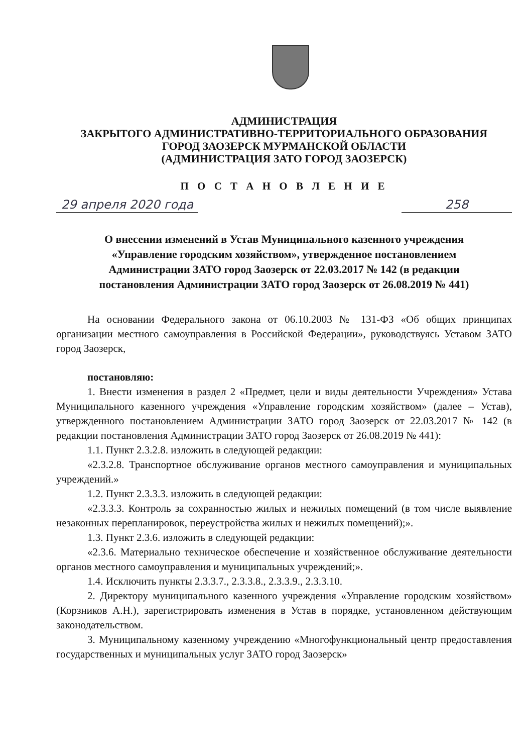АДМИНИСТРАЦИЯ
ЗАКРЫТОГО АДМИНИСТРАТИВНО-ТЕРРИТОРИАЛЬНОГО ОБРАЗОВАНИЯ
ГОРОД ЗАОЗЕРСК МУРМАНСКОЙ ОБЛАСТИ
(АДМИНИСТРАЦИЯ ЗАТО ГОРОД ЗАОЗЕРСК)
П О С Т А Н О В Л Е Н И Е
29 апреля 2020 года 258
О внесении изменений в Устав Муниципального казенного учреждения «Управление городским хозяйством», утвержденное постановлением Администрации ЗАТО город Заозерск от 22.03.2017 № 142 (в редакции постановления Администрации ЗАТО город Заозерск от 26.08.2019 № 441)
На основании Федерального закона от 06.10.2003 № 131-ФЗ «Об общих принципах организации местного самоуправления в Российской Федерации», руководствуясь Уставом ЗАТО город Заозерск,
постановляю:
1. Внести изменения в раздел 2 «Предмет, цели и виды деятельности Учреждения» Устава Муниципального казенного учреждения «Управление городским хозяйством» (далее – Устав), утвержденного постановлением Администрации ЗАТО город Заозерск от 22.03.2017 № 142 (в редакции постановления Администрации ЗАТО город Заозерск от 26.08.2019 № 441):
1.1. Пункт 2.3.2.8. изложить в следующей редакции:
«2.3.2.8. Транспортное обслуживание органов местного самоуправления и муниципальных учреждений.»
1.2. Пункт 2.3.3.3. изложить в следующей редакции:
«2.3.3.3. Контроль за сохранностью жилых и нежилых помещений (в том числе выявление незаконных перепланировок, переустройства жилых и нежилых помещений);».
1.3. Пункт 2.3.6. изложить в следующей редакции:
«2.3.6. Материально техническое обеспечение и хозяйственное обслуживание деятельности органов местного самоуправления и муниципальных учреждений;».
1.4. Исключить пункты 2.3.3.7., 2.3.3.8., 2.3.3.9., 2.3.3.10.
2. Директору муниципального казенного учреждения «Управление городским хозяйством» (Корзников А.Н.), зарегистрировать изменения в Устав в порядке, установленном действующим законодательством.
3. Муниципальному казенному учреждению «Многофункциональный центр предоставления государственных и муниципальных услуг ЗАТО город Заозерск»